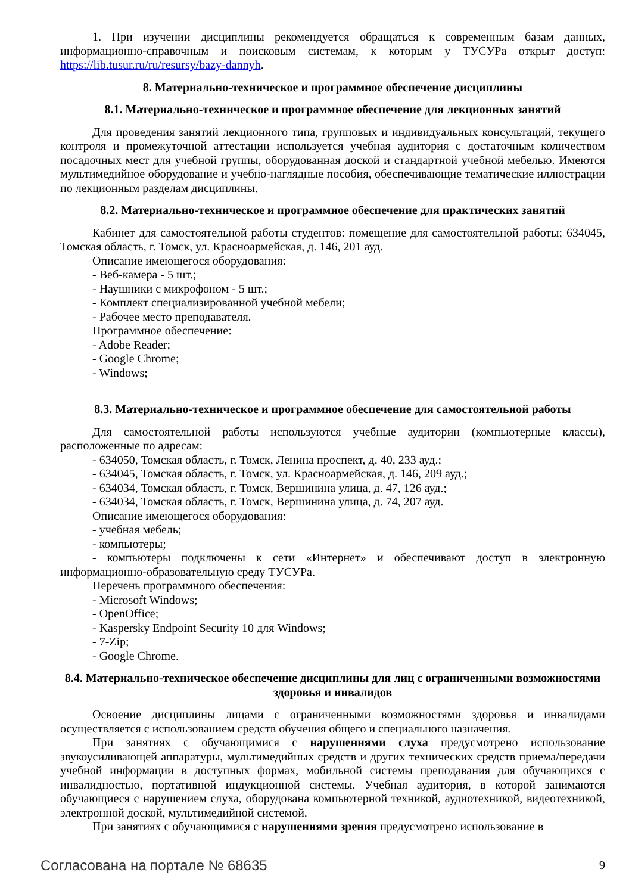1. При изучении дисциплины рекомендуется обращаться к современным базам данных, информационно-справочным и поисковым системам, к которым у ТУСУРа открыт доступ: https://lib.tusur.ru/ru/resursy/bazy-dannyh.
8. Материально-техническое и программное обеспечение дисциплины
8.1. Материально-техническое и программное обеспечение для лекционных занятий
Для проведения занятий лекционного типа, групповых и индивидуальных консультаций, текущего контроля и промежуточной аттестации используется учебная аудитория с достаточным количеством посадочных мест для учебной группы, оборудованная доской и стандартной учебной мебелью. Имеются мультимедийное оборудование и учебно-наглядные пособия, обеспечивающие тематические иллюстрации по лекционным разделам дисциплины.
8.2. Материально-техническое и программное обеспечение для практических занятий
Кабинет для самостоятельной работы студентов: помещение для самостоятельной работы; 634045, Томская область, г. Томск, ул. Красноармейская, д. 146, 201 ауд.
Описание имеющегося оборудования:
- Веб-камера - 5 шт.;
- Наушники с микрофоном - 5 шт.;
- Комплект специализированной учебной мебели;
- Рабочее место преподавателя.
Программное обеспечение:
- Adobe Reader;
- Google Chrome;
- Windows;
8.3. Материально-техническое и программное обеспечение для самостоятельной работы
Для самостоятельной работы используются учебные аудитории (компьютерные классы), расположенные по адресам:
- 634050, Томская область, г. Томск, Ленина проспект, д. 40, 233 ауд.;
- 634045, Томская область, г. Томск, ул. Красноармейская, д. 146, 209 ауд.;
- 634034, Томская область, г. Томск, Вершинина улица, д. 47, 126 ауд.;
- 634034, Томская область, г. Томск, Вершинина улица, д. 74, 207 ауд.
Описание имеющегося оборудования:
- учебная мебель;
- компьютеры;
- компьютеры подключены к сети «Интернет» и обеспечивают доступ в электронную информационно-образовательную среду ТУСУРа.
Перечень программного обеспечения:
- Microsoft Windows;
- OpenOffice;
- Kaspersky Endpoint Security 10 для Windows;
- 7-Zip;
- Google Chrome.
8.4. Материально-техническое обеспечение дисциплины для лиц с ограниченными возможностями здоровья и инвалидов
Освоение дисциплины лицами с ограниченными возможностями здоровья и инвалидами осуществляется с использованием средств обучения общего и специального назначения.
При занятиях с обучающимися с нарушениями слуха предусмотрено использование звукоусиливающей аппаратуры, мультимедийных средств и других технических средств приема/передачи учебной информации в доступных формах, мобильной системы преподавания для обучающихся с инвалидностью, портативной индукционной системы. Учебная аудитория, в которой занимаются обучающиеся с нарушением слуха, оборудована компьютерной техникой, аудиотехникой, видеотехникой, электронной доской, мультимедийной системой.
При занятиях с обучающимися с нарушениями зрения предусмотрено использование в
Согласована на портале № 68635 9